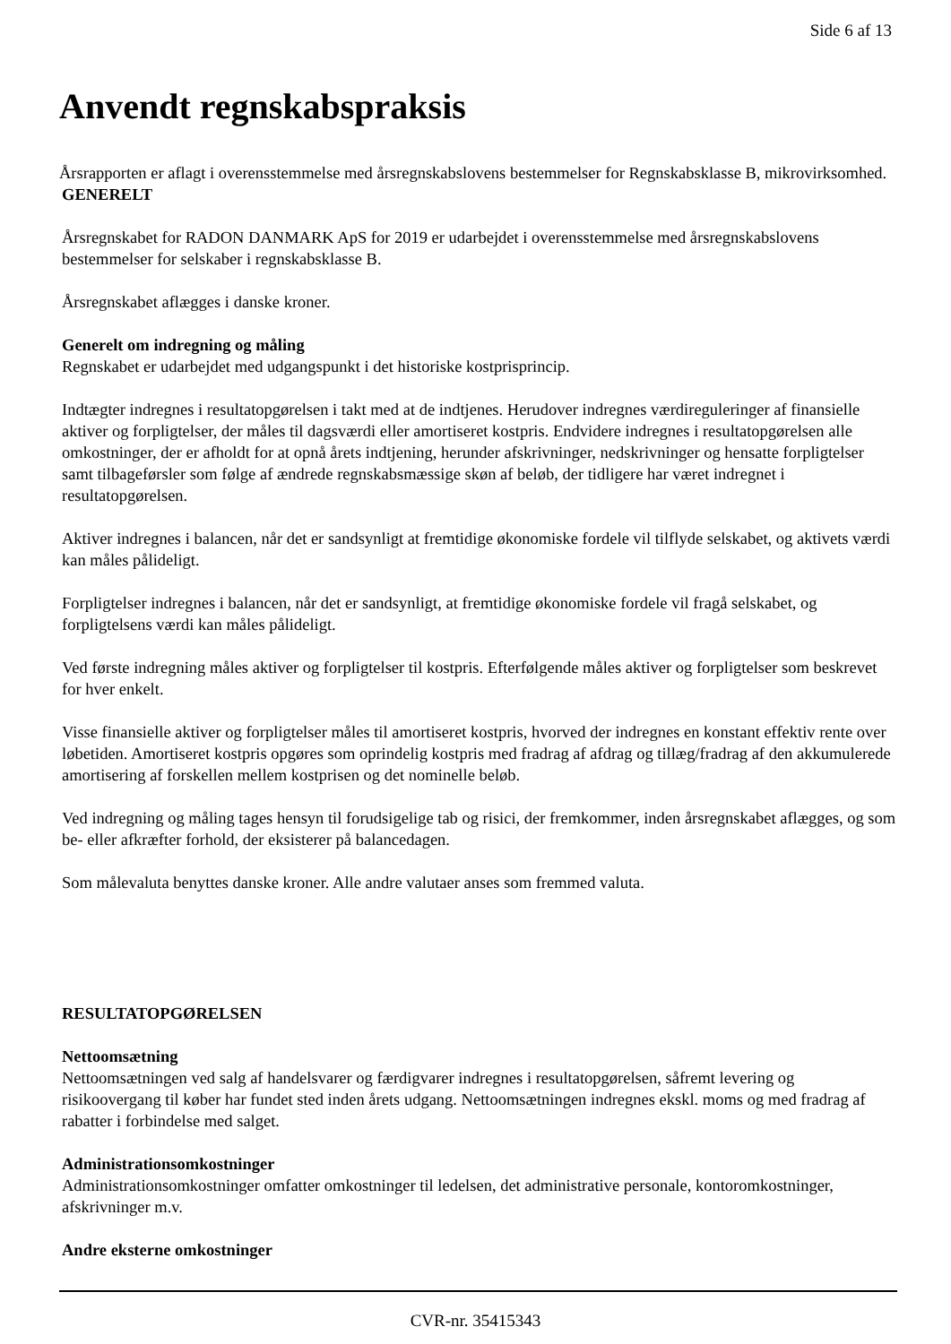Side 6 af 13
Anvendt regnskabspraksis
Årsrapporten er aflagt i overensstemmelse med årsregnskabslovens bestemmelser for Regnskabsklasse B, mikrovirksomhed.
GENERELT
Årsregnskabet for RADON DANMARK ApS for 2019 er udarbejdet i overensstemmelse med årsregnskabslovens bestemmelser for selskaber i regnskabsklasse B.
Årsregnskabet aflægges i danske kroner.
Generelt om indregning og måling
Regnskabet er udarbejdet med udgangspunkt i det historiske kostprisprincip.
Indtægter indregnes i resultatopgørelsen i takt med at de indtjenes. Herudover indregnes værdireguleringer af finansielle aktiver og forpligtelser, der måles til dagsværdi eller amortiseret kostpris. Endvidere indregnes i resultatopgørelsen alle omkostninger, der er afholdt for at opnå årets indtjening, herunder afskrivninger, nedskrivninger og hensatte forpligtelser samt tilbageførsler som følge af ændrede regnskabsmæssige skøn af beløb, der tidligere har været indregnet i resultatopgørelsen.
Aktiver indregnes i balancen, når det er sandsynligt at fremtidige økonomiske fordele vil tilflyde selskabet, og aktivets værdi kan måles pålideligt.
Forpligtelser indregnes i balancen, når det er sandsynligt, at fremtidige økonomiske fordele vil fragå selskabet, og forpligtelsens værdi kan måles pålideligt.
Ved første indregning måles aktiver og forpligtelser til kostpris. Efterfølgende måles aktiver og forpligtelser som beskrevet for hver enkelt.
Visse finansielle aktiver og forpligtelser måles til amortiseret kostpris, hvorved der indregnes en konstant effektiv rente over løbetiden. Amortiseret kostpris opgøres som oprindelig kostpris med fradrag af afdrag og tillæg/fradrag af den akkumulerede amortisering af forskellen mellem kostprisen og det nominelle beløb.
Ved indregning og måling tages hensyn til forudsigelige tab og risici, der fremkommer, inden årsregnskabet aflægges, og som be- eller afkræfter forhold, der eksisterer på balancedagen.
Som målevaluta benyttes danske kroner. Alle andre valutaer anses som fremmed valuta.
RESULTATOPGØRELSEN
Nettoomsætning
Nettoomsætningen ved salg af handelsvarer og færdigvarer indregnes i resultatopgørelsen, såfremt levering og risikoovergang til køber har fundet sted inden årets udgang. Nettoomsætningen indregnes ekskl. moms og med fradrag af rabatter i forbindelse med salget.
Administrationsomkostninger
Administrationsomkostninger omfatter omkostninger til ledelsen, det administrative personale, kontoromkostninger, afskrivninger m.v.
Andre eksterne omkostninger
CVR-nr. 35415343